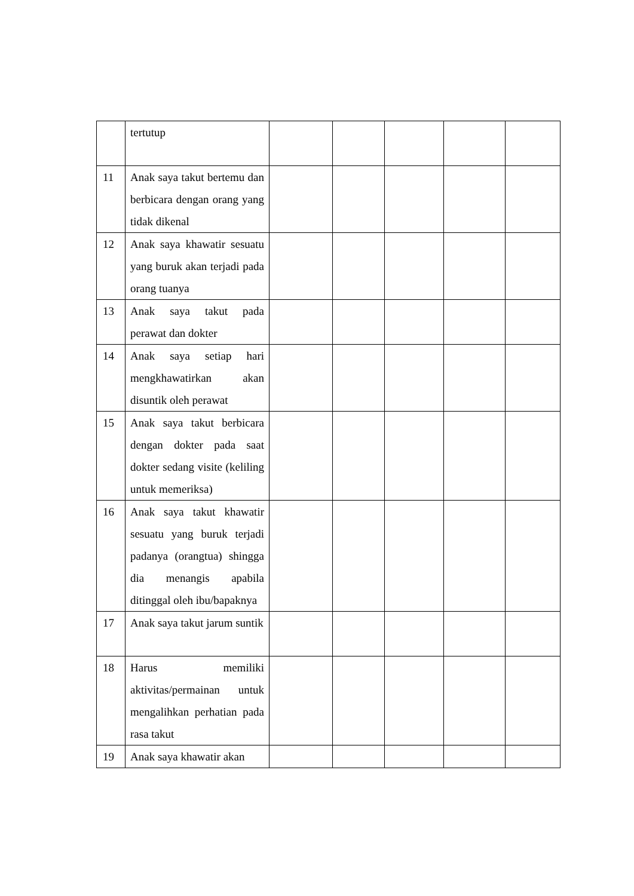| | tertutup | | | | | |
| 11 | Anak saya takut bertemu dan berbicara dengan orang yang tidak dikenal | | | | | |
| 12 | Anak saya khawatir sesuatu yang buruk akan terjadi pada orang tuanya | | | | | |
| 13 | Anak saya takut pada perawat dan dokter | | | | | |
| 14 | Anak saya setiap hari mengkhawatirkan akan disuntik oleh perawat | | | | | |
| 15 | Anak saya takut berbicara dengan dokter pada saat dokter sedang visite (keliling untuk memeriksa) | | | | | |
| 16 | Anak saya takut khawatir sesuatu yang buruk terjadi padanya (orangtua) shingga dia menangis apabila ditinggal oleh ibu/bapaknya | | | | | |
| 17 | Anak saya takut jarum suntik | | | | | |
| 18 | Harus memiliki aktivitas/permainan untuk mengalihkan perhatian pada rasa takut | | | | | |
| 19 | Anak saya khawatir akan | | | | | |